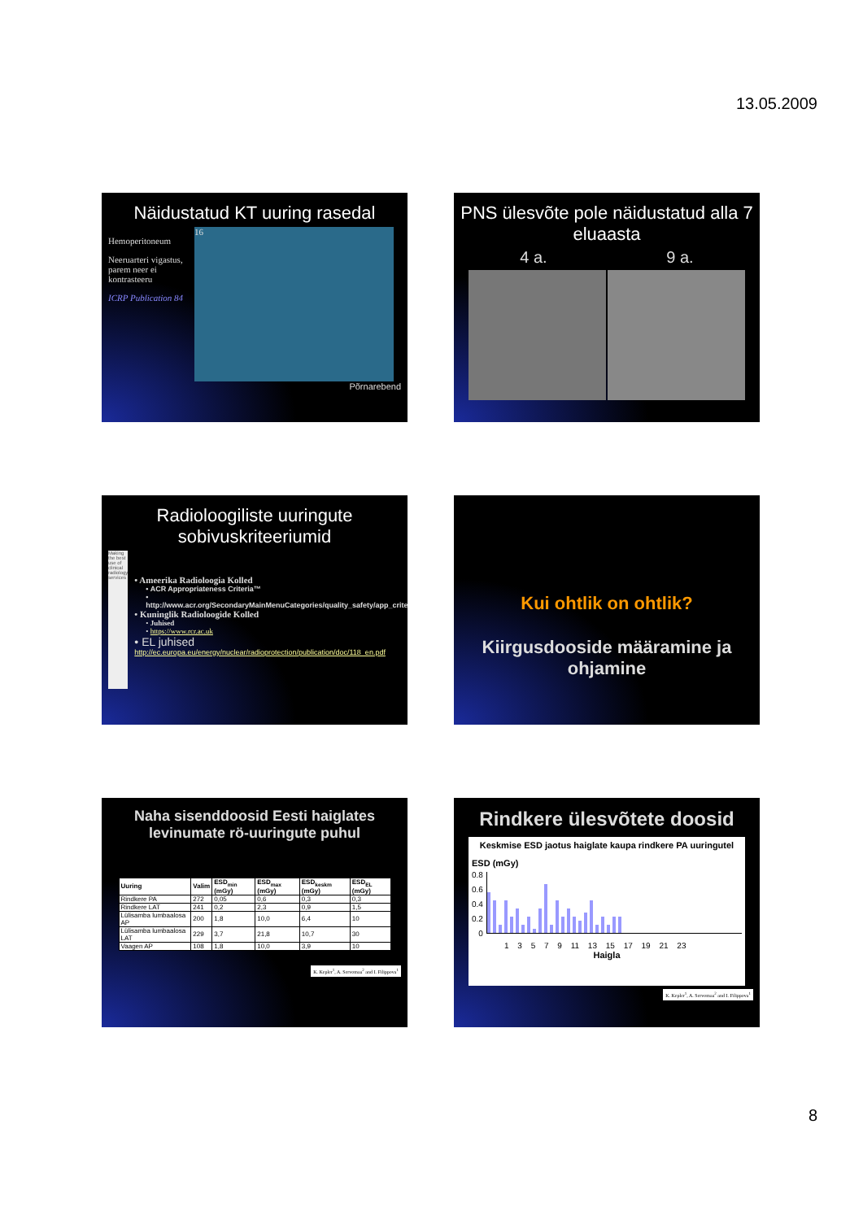13.05.2009
Näidustatud KT uuring rasedal
Hemoperitoneum
Neeruarteri vigastus, parem neer ei kontrasteeru
ICRP Publication 84
16
Põrnarebend
PNS ülesvõte pole näidustatud alla 7 eluaasta
4 a. 9 a.
Radioloogiliste uuringute sobivuskriteeriumid
Making the best use of clinical radiology services
• Ameerika Radioloogia Kolled
• ACR Appropriateness Criteria™
• http://www.acr.org/SecondaryMainMenuCategories/quality_safety/app_criteria.aspx
• Kuninglik Radioloogide Kolled
• Juhised
• https://www.rcr.ac.uk
• EL juhised
http://ec.europa.eu/energy/nuclear/radioprotection/publication/doc/118_en.pdf
Kui ohtlik on ohtlik?
Kiirgusdooside määramine ja ohjamine
Naha sisenddoosid Eesti haiglates levinumate rö-uuringute puhul
| Uuring | Valim | ESD<sub>min</sub> (mGy) | ESD<sub>max</sub> (mGy) | ESD<sub>keskm</sub> (mGy) | ESD<sub>EL</sub> (mGy) |
| --- | --- | --- | --- | --- | --- |
| Rindkere PA | 272 | 0,05 | 0,6 | 0,3 | 0,3 |
| Rindkere LAT | 241 | 0,2 | 2,3 | 0,9 | 1,5 |
| Lülisamba lumbaalosa AP | 200 | 1,8 | 10,0 | 6,4 | 10 |
| Lülisamba lumbaalosa LAT | 229 | 3,7 | 21,8 | 10,7 | 30 |
| Vaagen AP | 108 | 1,8 | 10,0 | 3,9 | 10 |
K. Kepler<sup>1</sup>, A. Servomaa<sup>2</sup> and I. Filippova<sup>1</sup>
Rindkere ülesvõtete doosid
Keskmise ESD jaotus haiglate kaupa rindkere PA uuringutel
ESD (mGy)
0.8
0.6
0.4
0.2
0
1 3 5 7 9 11 13 15 17 19 21 23
Haigla
K. Kepler<sup>1</sup>, A. Servomaa<sup>2</sup> and I. Filippova<sup>1</sup>
8